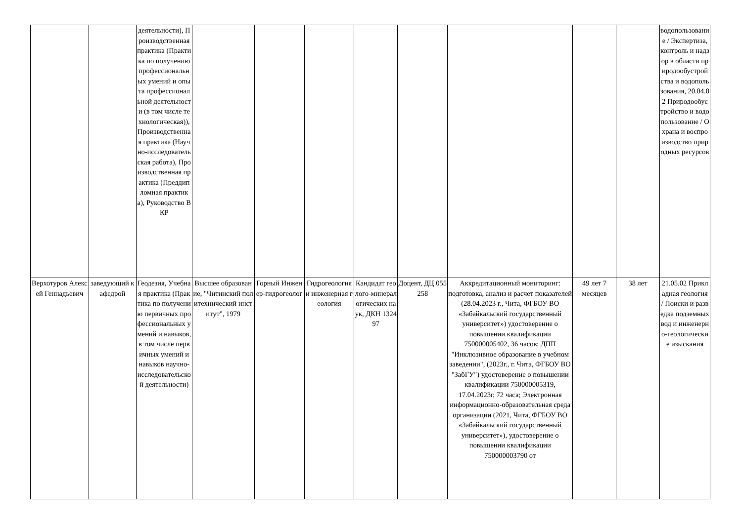| | | деятельности), Производственная практика (Практика по получению профессиональных умений и опыта профессиональной деятельности (в том числе технологическая)), Производственная практика (Научно-исследовательская работа), Производственная практика (Преддипломная практика), Руководство ВКР | | | | | | | | | водопользование / Экспертиза, контроль и надзор в области природообустройства и водопользования, 20.04.02 Природообустройство и водопользование / Охрана и воспроизводство природных ресурсов |
| Верхотуров Алексей Геннадьевич | заведующий кафедрой | Геодезия, Учебная практика (Практика по получению первичных профессиональных умений и навыков, в том числе первичных умений и навыков научно-исследовательской деятельности) | Высшее образование, "Читинский политехнический институт", 1979 | Горный Инженер-гидрогеолог | Гидрогеология и инженерная геология | Кандидат геолого-минералогических наук, ДКН 132497 | Доцент, ДЦ 055258 | Аккредитационный мониторинг: подготовка, анализ и расчет показателей (28.04.2023 г., Чита, ФГБОУ ВО «Забайкальский государственный университет») удостоверение о повышении квалификации 750000005402, 36 часов; ДПП "Инклюзивное образование в учебном заведении", (2023г., г. Чита, ФГБОУ ВО "ЗабГУ") удостоверение о повышении квалификации 750000005319, 17.04.2023г, 72 часа; Электронная информационно-образовательная среда организации (2021, Чита, ФГБОУ ВО «Забайкальский государственный университет»), удостоверение о повышении квалификации 750000003790 от | 49 лет 7 месяцев | 38 лет | 21.05.02 Прикладная геология / Поиски и разведка подземных вод и инженерно-геологические изыскания |